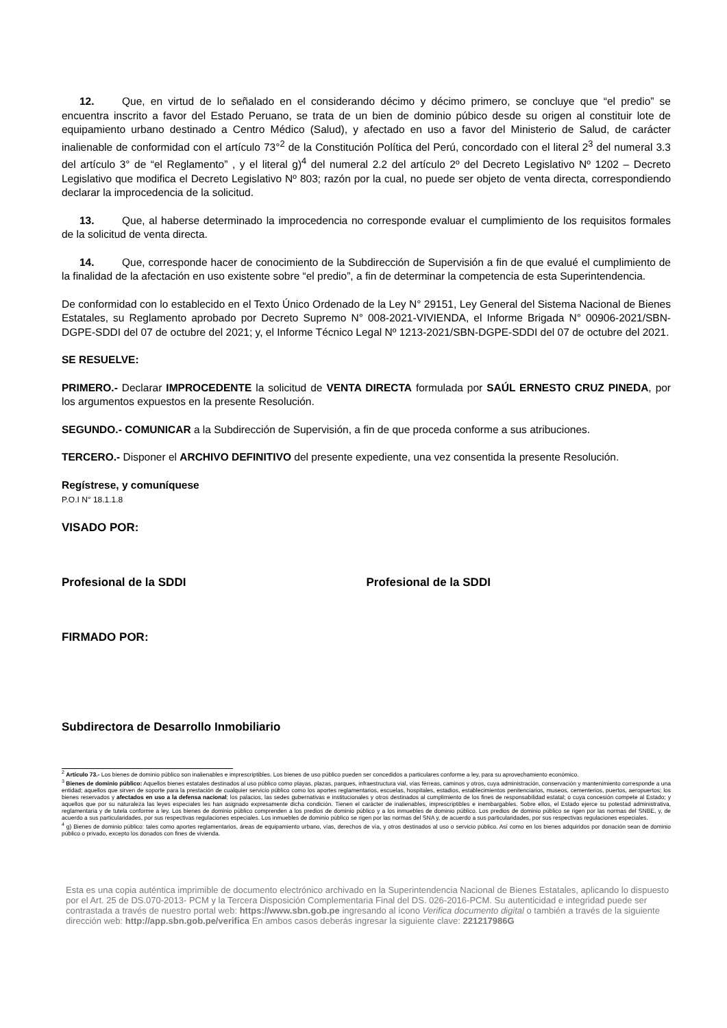12. Que, en virtud de lo señalado en el considerando décimo y décimo primero, se concluye que “el predio” se encuentra inscrito a favor del Estado Peruano, se trata de un bien de dominio púbico desde su origen al constituir lote de equipamiento urbano destinado a Centro Médico (Salud), y afectado en uso a favor del Ministerio de Salud, de carácter inalienable de conformidad con el artículo 73°<sup>2</sup> de la Constitución Política del Perú, concordado con el literal 2<sup>3</sup> del numeral 3.3 del artículo 3° de “el Reglamento” , y el literal g)<sup>4</sup> del numeral 2.2 del artículo 2º del Decreto Legislativo Nº 1202 – Decreto Legislativo que modifica el Decreto Legislativo Nº 803; razón por la cual, no puede ser objeto de venta directa, correspondiendo declarar la improcedencia de la solicitud.
13. Que, al haberse determinado la improcedencia no corresponde evaluar el cumplimiento de los requisitos formales de la solicitud de venta directa.
14. Que, corresponde hacer de conocimiento de la Subdirección de Supervisión a fin de que evalué el cumplimiento de la finalidad de la afectación en uso existente sobre “el predio”, a fin de determinar la competencia de esta Superintendencia.
De conformidad con lo establecido en el Texto Único Ordenado de la Ley N° 29151, Ley General del Sistema Nacional de Bienes Estatales, su Reglamento aprobado por Decreto Supremo N° 008-2021-VIVIENDA, el Informe Brigada N° 00906-2021/SBN-DGPE-SDDI del 07 de octubre del 2021; y, el Informe Técnico Legal Nº 1213-2021/SBN-DGPE-SDDI del 07 de octubre del 2021.
SE RESUELVE:
PRIMERO.- Declarar IMPROCEDENTE la solicitud de VENTA DIRECTA formulada por SAÚL ERNESTO CRUZ PINEDA, por los argumentos expuestos en la presente Resolución.
SEGUNDO.- COMUNICAR a la Subdirección de Supervisión, a fin de que proceda conforme a sus atribuciones.
TERCERO.- Disponer el ARCHIVO DEFINITIVO del presente expediente, una vez consentida la presente Resolución.
Regístrese, y comuníquese
P.O.I N° 18.1.1.8
VISADO POR:
Profesional de la SDDI Profesional de la SDDI
FIRMADO POR:
Subdirectora de Desarrollo Inmobiliario
<sup>2</sup> Artículo 73.- Los bienes de dominio público son inalienables e imprescriptibles. Los bienes de uso público pueden ser concedidos a particulares conforme a ley, para su aprovechamiento económico.
<sup>3</sup> Bienes de dominio público: Aquellos bienes estatales destinados al uso público como playas, plazas, parques, infraestructura vial, vías férreas, caminos y otros, cuya administración, conservación y mantenimiento corresponde a una entidad; aquellos que sirven de soporte para la prestación de cualquier servicio público como los aportes reglamentarios, escuelas, hospitales, estadios, establecimientos penitenciarios, museos, cementerios, puertos, aeropuertos; los bienes reservados y afectados en uso a la defensa nacional; los palacios, las sedes gubernativas e institucionales y otros destinados al cumplimiento de los fines de responsabilidad estatal; o cuya concesión compete al Estado; y aquellos que por su naturaleza las leyes especiales les han asignado expresamente dicha condición. Tienen el carácter de inalienables, imprescriptibles e inembargables. Sobre ellos, el Estado ejerce su potestad administrativa, reglamentaria y de tutela conforme a ley. Los bienes de dominio público comprenden a los predios de dominio público y a los inmuebles de dominio público. Los predios de dominio público se rigen por las normas del SNBE, y, de acuerdo a sus particularidades, por sus respectivas regulaciones especiales. Los inmuebles de dominio público se rigen por las normas del SNA y, de acuerdo a sus particularidades, por sus respectivas regulaciones especiales.
<sup>4</sup> g) Bienes de dominio público: tales como aportes reglamentarios, áreas de equipamiento urbano, vías, derechos de vía, y otros destinados al uso o servicio público. Así como en los bienes adquiridos por donación sean de dominio público o privado, excepto los donados con fines de vivienda.
Esta es una copia auténtica imprimible de documento electrónico archivado en la Superintendencia Nacional de Bienes Estatales, aplicando lo dispuesto por el Art. 25 de DS.070-2013- PCM y la Tercera Disposición Complementaria Final del DS. 026-2016-PCM. Su autenticidad e integridad puede ser contrastada a través de nuestro portal web: https://www.sbn.gob.pe ingresando al ícono Verifica documento digital o también a través de la siguiente dirección web: http://app.sbn.gob.pe/verifica En ambos casos deberás ingresar la siguiente clave: 221217986G